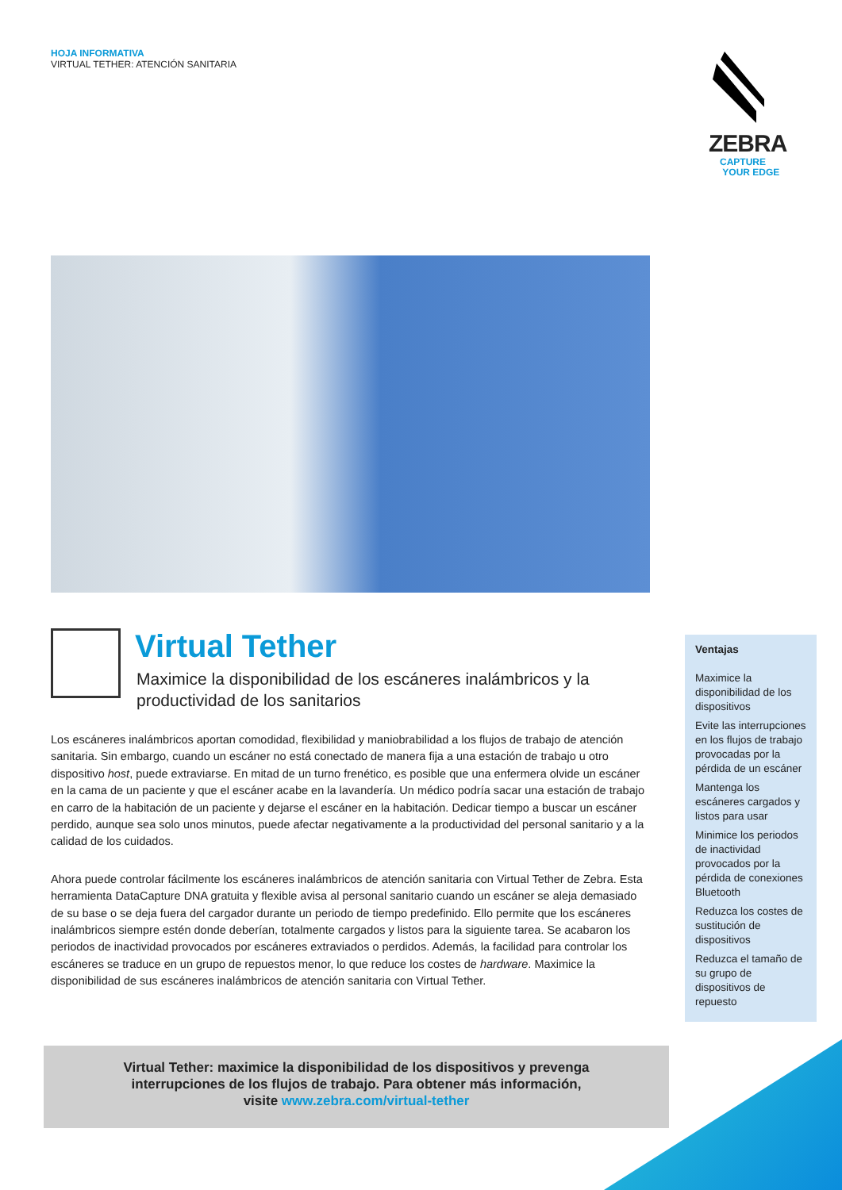HOJA INFORMATIVA
VIRTUAL TETHER: ATENCIÓN SANITARIA
ZEBRA
CAPTURE
YOUR EDGE
Virtual Tether
Maximice la disponibilidad de los escáneres inalámbricos y la productividad de los sanitarios
Los escáneres inalámbricos aportan comodidad, flexibilidad y maniobrabilidad a los flujos de trabajo de atención sanitaria. Sin embargo, cuando un escáner no está conectado de manera fija a una estación de trabajo u otro dispositivo host, puede extraviarse. En mitad de un turno frenético, es posible que una enfermera olvide un escáner en la cama de un paciente y que el escáner acabe en la lavandería. Un médico podría sacar una estación de trabajo en carro de la habitación de un paciente y dejarse el escáner en la habitación. Dedicar tiempo a buscar un escáner perdido, aunque sea solo unos minutos, puede afectar negativamente a la productividad del personal sanitario y a la calidad de los cuidados.
Ahora puede controlar fácilmente los escáneres inalámbricos de atención sanitaria con Virtual Tether de Zebra. Esta herramienta DataCapture DNA gratuita y flexible avisa al personal sanitario cuando un escáner se aleja demasiado de su base o se deja fuera del cargador durante un periodo de tiempo predefinido. Ello permite que los escáneres inalámbricos siempre estén donde deberían, totalmente cargados y listos para la siguiente tarea. Se acabaron los periodos de inactividad provocados por escáneres extraviados o perdidos. Además, la facilidad para controlar los escáneres se traduce en un grupo de repuestos menor, lo que reduce los costes de hardware. Maximice la disponibilidad de sus escáneres inalámbricos de atención sanitaria con Virtual Tether.
Ventajas
Maximice la disponibilidad de los dispositivos
Evite las interrupciones en los flujos de trabajo provocadas por la pérdida de un escáner
Mantenga los escáneres cargados y listos para usar
Minimice los periodos de inactividad provocados por la pérdida de conexiones Bluetooth
Reduzca los costes de sustitución de dispositivos
Reduzca el tamaño de su grupo de dispositivos de repuesto
Virtual Tether: maximice la disponibilidad de los dispositivos y prevenga
interrupciones de los flujos de trabajo. Para obtener más información,
visite www.zebra.com/virtual-tether